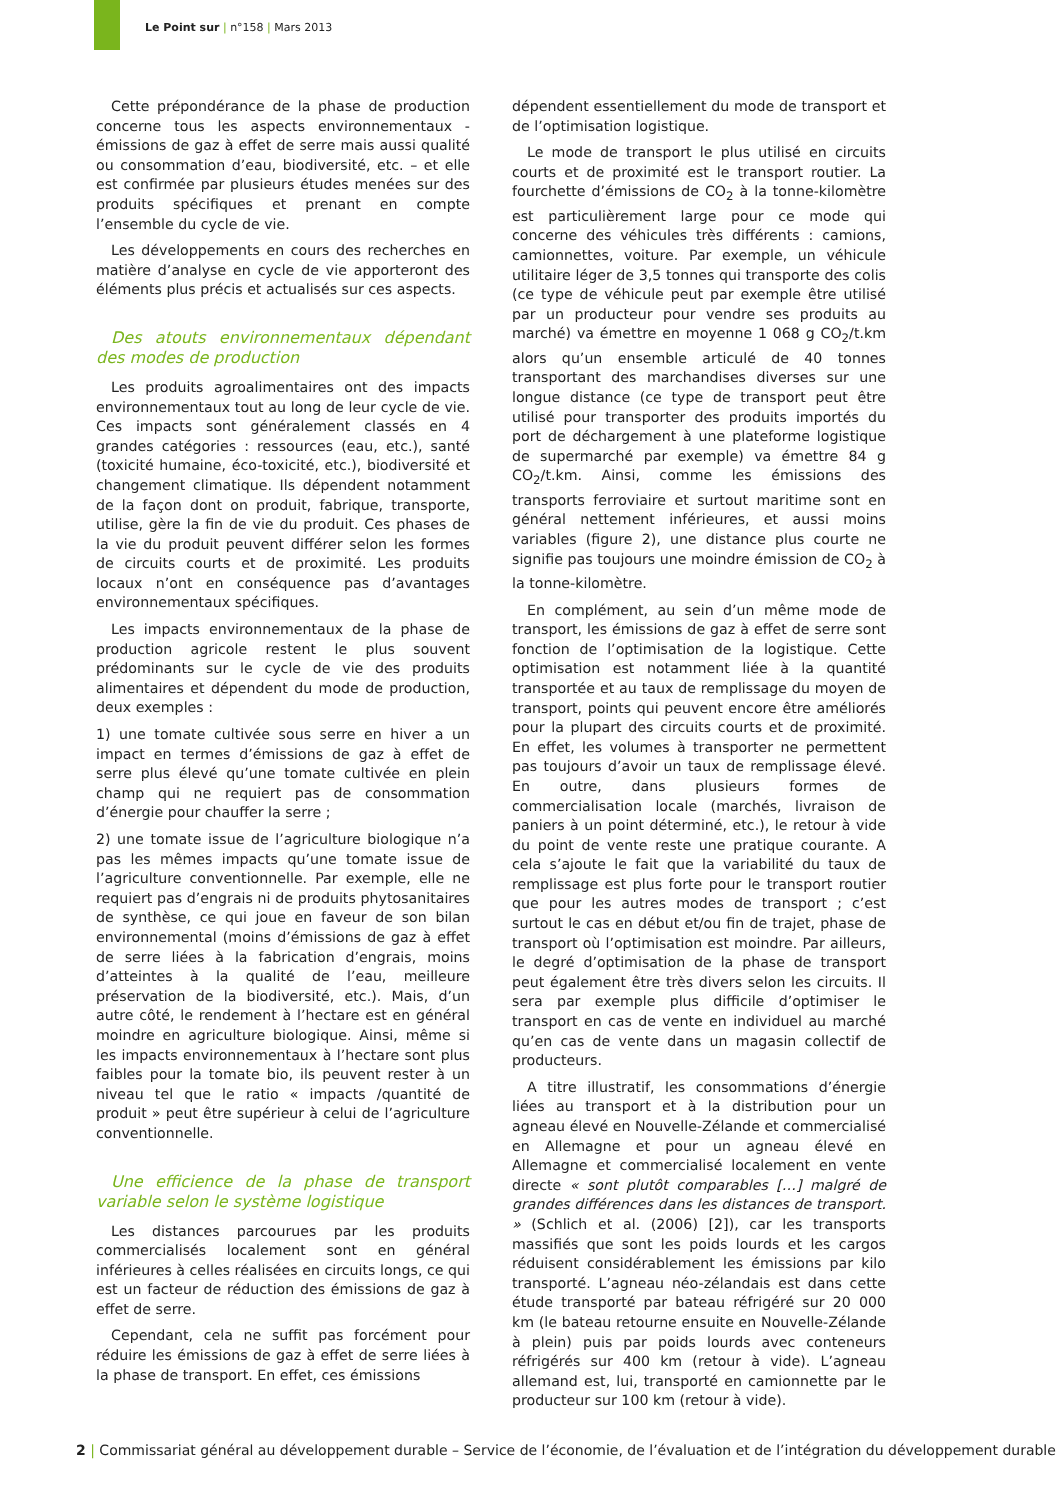Le Point sur | n°158 | Mars 2013
Cette prépondérance de la phase de production concerne tous les aspects environnementaux - émissions de gaz à effet de serre mais aussi qualité ou consommation d’eau, biodiversité, etc. – et elle est confirmée par plusieurs études menées sur des produits spécifiques et prenant en compte l’ensemble du cycle de vie.
Les développements en cours des recherches en matière d’analyse en cycle de vie apporteront des éléments plus précis et actualisés sur ces aspects.
Des atouts environnementaux dépendant des modes de production
Les produits agroalimentaires ont des impacts environnementaux tout au long de leur cycle de vie. Ces impacts sont généralement classés en 4 grandes catégories : ressources (eau, etc.), santé (toxicité humaine, éco-toxicité, etc.), biodiversité et changement climatique. Ils dépendent notamment de la façon dont on produit, fabrique, transporte, utilise, gère la fin de vie du produit. Ces phases de la vie du produit peuvent différer selon les formes de circuits courts et de proximité. Les produits locaux n’ont en conséquence pas d’avantages environnementaux spécifiques.
Les impacts environnementaux de la phase de production agricole restent le plus souvent prédominants sur le cycle de vie des produits alimentaires et dépendent du mode de production, deux exemples :
1) une tomate cultivée sous serre en hiver a un impact en termes d’émissions de gaz à effet de serre plus élevé qu’une tomate cultivée en plein champ qui ne requiert pas de consommation d’énergie pour chauffer la serre ;
2) une tomate issue de l’agriculture biologique n’a pas les mêmes impacts qu’une tomate issue de l’agriculture conventionnelle. Par exemple, elle ne requiert pas d’engrais ni de produits phytosanitaires de synthèse, ce qui joue en faveur de son bilan environnemental (moins d’émissions de gaz à effet de serre liées à la fabrication d’engrais, moins d’atteintes à la qualité de l’eau, meilleure préservation de la biodiversité, etc.). Mais, d’un autre côté, le rendement à l’hectare est en général moindre en agriculture biologique. Ainsi, même si les impacts environnementaux à l’hectare sont plus faibles pour la tomate bio, ils peuvent rester à un niveau tel que le ratio « impacts /quantité de produit » peut être supérieur à celui de l’agriculture conventionnelle.
Une efficience de la phase de transport variable selon le système logistique
Les distances parcourues par les produits commercialisés localement sont en général inférieures à celles réalisées en circuits longs, ce qui est un facteur de réduction des émissions de gaz à effet de serre.
Cependant, cela ne suffit pas forcément pour réduire les émissions de gaz à effet de serre liées à la phase de transport. En effet, ces émissions
dépendent essentiellement du mode de transport et de l’optimisation logistique.
Le mode de transport le plus utilisé en circuits courts et de proximité est le transport routier. La fourchette d’émissions de CO<sub>2</sub> à la tonne-kilomètre est particulièrement large pour ce mode qui concerne des véhicules très différents : camions, camionnettes, voiture. Par exemple, un véhicule utilitaire léger de 3,5 tonnes qui transporte des colis (ce type de véhicule peut par exemple être utilisé par un producteur pour vendre ses produits au marché) va émettre en moyenne 1 068 g CO<sub>2</sub>/t.km alors qu’un ensemble articulé de 40 tonnes transportant des marchandises diverses sur une longue distance (ce type de transport peut être utilisé pour transporter des produits importés du port de déchargement à une plateforme logistique de supermarché par exemple) va émettre 84 g CO<sub>2</sub>/t.km. Ainsi, comme les émissions des transports ferroviaire et surtout maritime sont en général nettement inférieures, et aussi moins variables (figure 2), une distance plus courte ne signifie pas toujours une moindre émission de CO<sub>2</sub> à la tonne-kilomètre.
En complément, au sein d’un même mode de transport, les émissions de gaz à effet de serre sont fonction de l’optimisation de la logistique. Cette optimisation est notamment liée à la quantité transportée et au taux de remplissage du moyen de transport, points qui peuvent encore être améliorés pour la plupart des circuits courts et de proximité. En effet, les volumes à transporter ne permettent pas toujours d’avoir un taux de remplissage élevé. En outre, dans plusieurs formes de commercialisation locale (marchés, livraison de paniers à un point déterminé, etc.), le retour à vide du point de vente reste une pratique courante. A cela s’ajoute le fait que la variabilité du taux de remplissage est plus forte pour le transport routier que pour les autres modes de transport ; c’est surtout le cas en début et/ou fin de trajet, phase de transport où l’optimisation est moindre. Par ailleurs, le degré d’optimisation de la phase de transport peut également être très divers selon les circuits. Il sera par exemple plus difficile d’optimiser le transport en cas de vente en individuel au marché qu’en cas de vente dans un magasin collectif de producteurs.
A titre illustratif, les consommations d’énergie liées au transport et à la distribution pour un agneau élevé en Nouvelle-Zélande et commercialisé en Allemagne et pour un agneau élevé en Allemagne et commercialisé localement en vente directe « sont plutôt comparables […] malgré de grandes différences dans les distances de transport. » (Schlich et al. (2006) [2]), car les transports massifiés que sont les poids lourds et les cargos réduisent considérablement les émissions par kilo transporté. L’agneau néo-zélandais est dans cette étude transporté par bateau réfrigéré sur 20 000 km (le bateau retourne ensuite en Nouvelle-Zélande à plein) puis par poids lourds avec conteneurs réfrigérés sur 400 km (retour à vide). L’agneau allemand est, lui, transporté en camionnette par le producteur sur 100 km (retour à vide).
2 | Commissariat général au développement durable – Service de l’économie, de l’évaluation et de l’intégration du développement durable